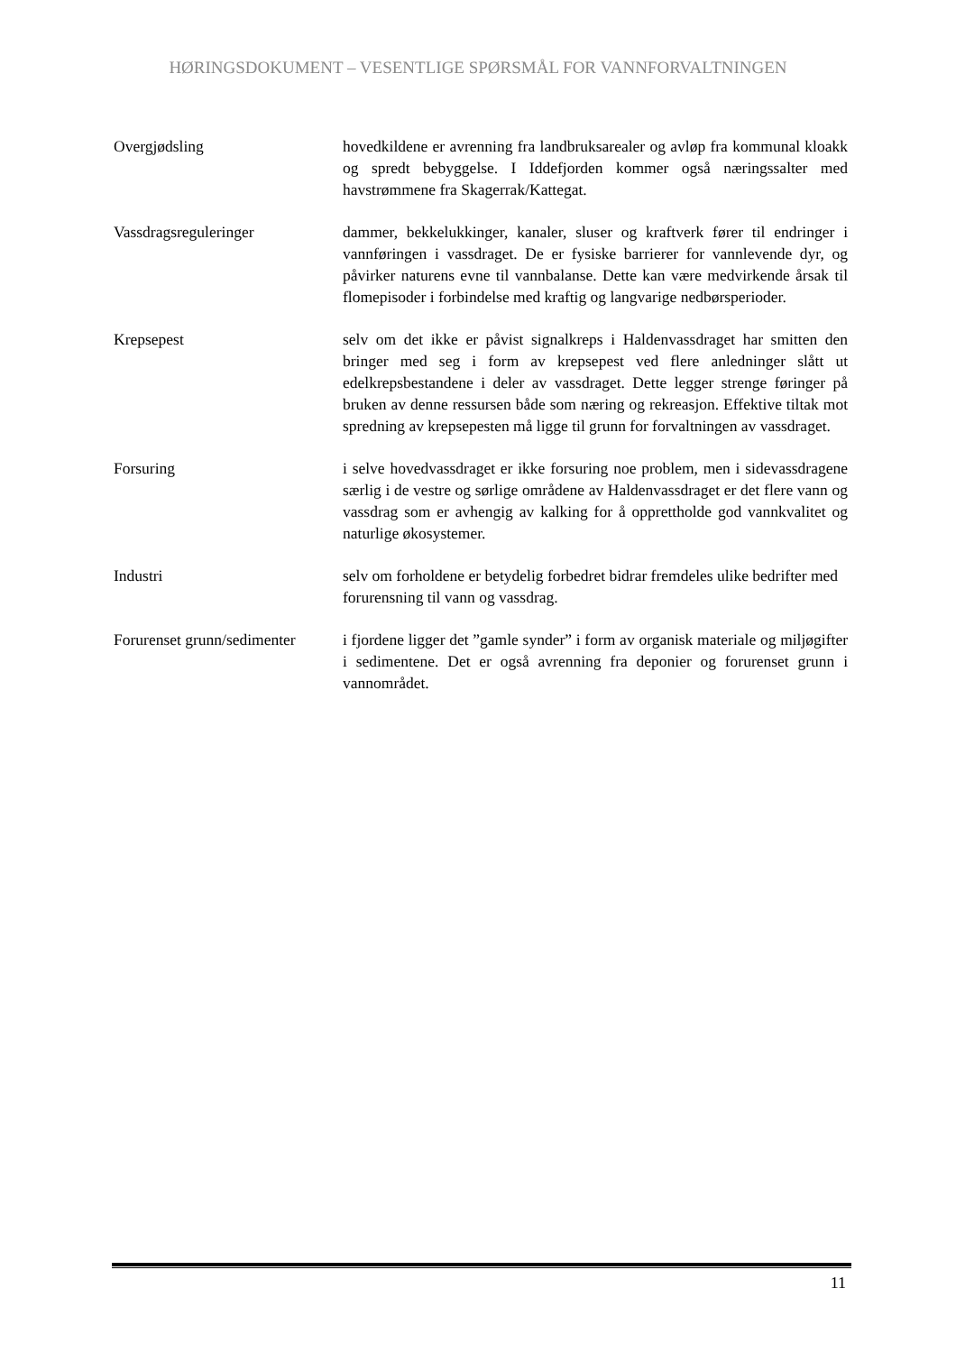HØRINGSDOKUMENT – VESENTLIGE SPØRSMÅL FOR VANNFORVALTNINGEN
Overgjødsling hovedkildene er avrenning fra landbruksarealer og avløp fra kommunal kloakk og spredt bebyggelse. I Iddefjorden kommer også næringssalter med havstrømmene fra Skagerrak/Kattegat.
Vassdragsreguleringer dammer, bekkelukkinger, kanaler, sluser og kraftverk fører til endringer i vannføringen i vassdraget. De er fysiske barrierer for vannlevende dyr, og påvirker naturens evne til vannbalanse. Dette kan være medvirkende årsak til flomepisoder i forbindelse med kraftig og langvarige nedbørsperioder.
Krepsepest selv om det ikke er påvist signalkreps i Haldenvassdraget har smitten den bringer med seg i form av krepsepest ved flere anledninger slått ut edelkrepsbestandene i deler av vassdraget. Dette legger strenge føringer på bruken av denne ressursen både som næring og rekreasjon. Effektive tiltak mot spredning av krepsepesten må ligge til grunn for forvaltningen av vassdraget.
Forsuring i selve hovedvassdraget er ikke forsuring noe problem, men i sidevassdragene særlig i de vestre og sørlige områdene av Haldenvassdraget er det flere vann og vassdrag som er avhengig av kalking for å opprettholde god vannkvalitet og naturlige økosystemer.
Industri selv om forholdene er betydelig forbedret bidrar fremdeles ulike bedrifter med forurensning til vann og vassdrag.
Forurenset grunn/sedimenter
i fjordene ligger det ”gamle synder” i form av organisk materiale og miljøgifter i sedimentene. Det er også avrenning fra deponier og forurenset grunn i vannområdet.
11